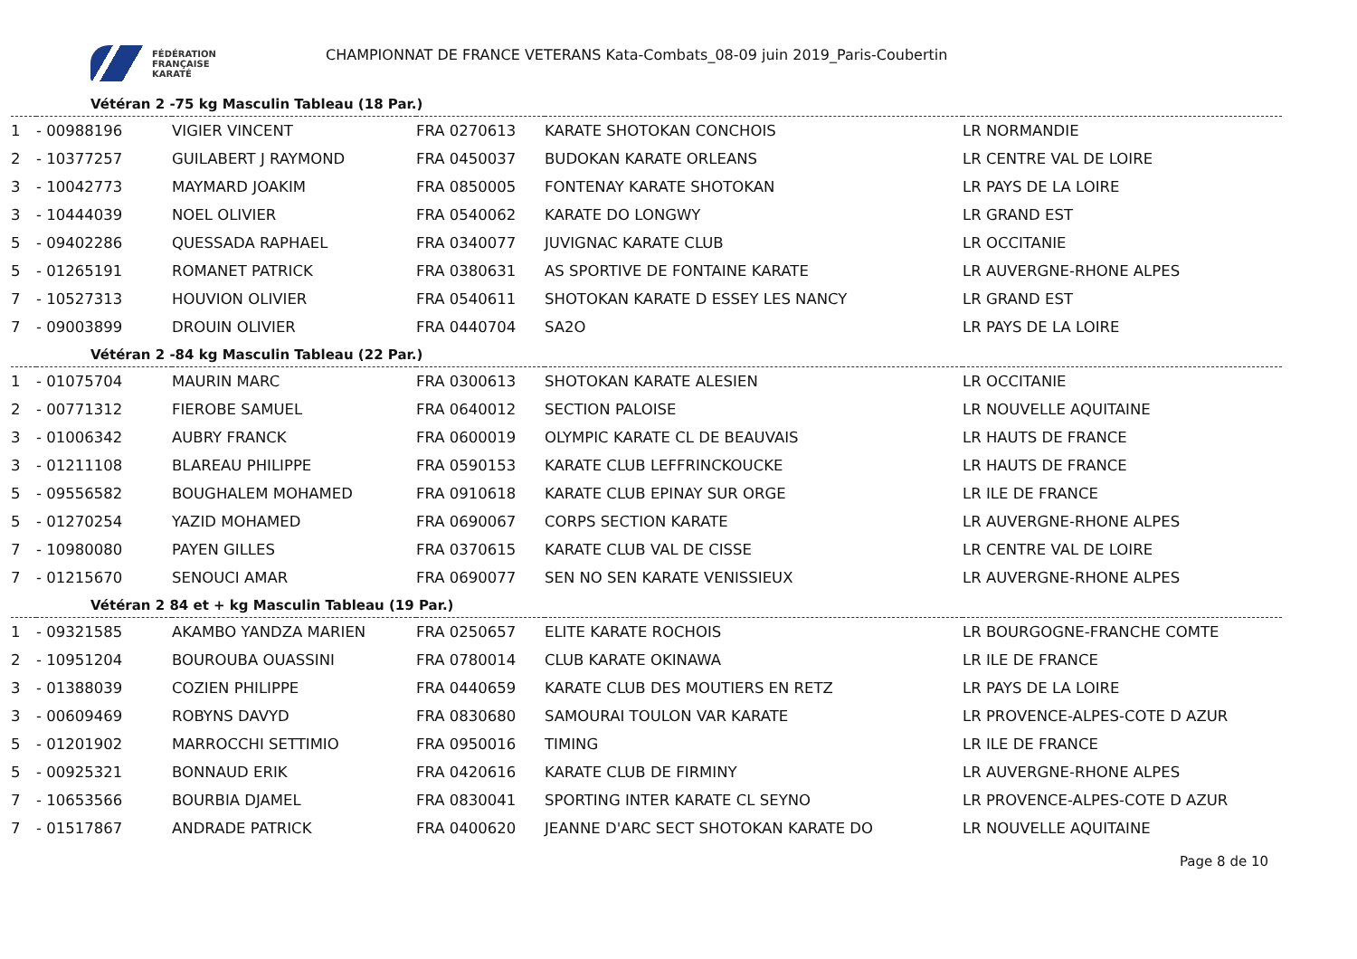FÉDÉRATION
FRANÇAISE
KARATÉ
CHAMPIONNAT DE FRANCE VETERANS Kata-Combats_08-09 juin 2019_Paris-Coubertin
Vétéran 2 -75 kg Masculin Tableau (18 Par.)
| 1 | - 00988196 | VIGIER VINCENT | FRA 0270613 | KARATE SHOTOKAN CONCHOIS | LR NORMANDIE |
| 2 | - 10377257 | GUILABERT J RAYMOND | FRA 0450037 | BUDOKAN KARATE ORLEANS | LR CENTRE VAL DE LOIRE |
| 3 | - 10042773 | MAYMARD JOAKIM | FRA 0850005 | FONTENAY KARATE SHOTOKAN | LR PAYS DE LA LOIRE |
| 3 | - 10444039 | NOEL OLIVIER | FRA 0540062 | KARATE DO LONGWY | LR GRAND EST |
| 5 | - 09402286 | QUESSADA RAPHAEL | FRA 0340077 | JUVIGNAC KARATE CLUB | LR OCCITANIE |
| 5 | - 01265191 | ROMANET PATRICK | FRA 0380631 | AS SPORTIVE DE FONTAINE KARATE | LR AUVERGNE-RHONE ALPES |
| 7 | - 10527313 | HOUVION OLIVIER | FRA 0540611 | SHOTOKAN KARATE D ESSEY LES NANCY | LR GRAND EST |
| 7 | - 09003899 | DROUIN OLIVIER | FRA 0440704 | SA2O | LR PAYS DE LA LOIRE |
Vétéran 2 -84 kg Masculin Tableau (22 Par.)
| 1 | - 01075704 | MAURIN MARC | FRA 0300613 | SHOTOKAN KARATE ALESIEN | LR OCCITANIE |
| 2 | - 00771312 | FIEROBE SAMUEL | FRA 0640012 | SECTION PALOISE | LR NOUVELLE AQUITAINE |
| 3 | - 01006342 | AUBRY FRANCK | FRA 0600019 | OLYMPIC KARATE CL DE BEAUVAIS | LR HAUTS DE FRANCE |
| 3 | - 01211108 | BLAREAU PHILIPPE | FRA 0590153 | KARATE CLUB LEFFRINCKOUCKE | LR HAUTS DE FRANCE |
| 5 | - 09556582 | BOUGHALEM MOHAMED | FRA 0910618 | KARATE CLUB EPINAY SUR ORGE | LR ILE DE FRANCE |
| 5 | - 01270254 | YAZID MOHAMED | FRA 0690067 | CORPS SECTION KARATE | LR AUVERGNE-RHONE ALPES |
| 7 | - 10980080 | PAYEN GILLES | FRA 0370615 | KARATE CLUB VAL DE CISSE | LR CENTRE VAL DE LOIRE |
| 7 | - 01215670 | SENOUCI AMAR | FRA 0690077 | SEN NO SEN KARATE VENISSIEUX | LR AUVERGNE-RHONE ALPES |
Vétéran 2 84 et + kg Masculin Tableau (19 Par.)
| 1 | - 09321585 | AKAMBO YANDZA MARIEN | FRA 0250657 | ELITE KARATE ROCHOIS | LR BOURGOGNE-FRANCHE COMTE |
| 2 | - 10951204 | BOUROUBA OUASSINI | FRA 0780014 | CLUB KARATE OKINAWA | LR ILE DE FRANCE |
| 3 | - 01388039 | COZIEN PHILIPPE | FRA 0440659 | KARATE CLUB DES MOUTIERS EN RETZ | LR PAYS DE LA LOIRE |
| 3 | - 00609469 | ROBYNS DAVYD | FRA 0830680 | SAMOURAI TOULON VAR KARATE | LR PROVENCE-ALPES-COTE D AZUR |
| 5 | - 01201902 | MARROCCHI SETTIMIO | FRA 0950016 | TIMING | LR ILE DE FRANCE |
| 5 | - 00925321 | BONNAUD ERIK | FRA 0420616 | KARATE CLUB DE FIRMINY | LR AUVERGNE-RHONE ALPES |
| 7 | - 10653566 | BOURBIA DJAMEL | FRA 0830041 | SPORTING INTER KARATE CL SEYNO | LR PROVENCE-ALPES-COTE D AZUR |
| 7 | - 01517867 | ANDRADE PATRICK | FRA 0400620 | JEANNE D'ARC SECT SHOTOKAN KARATE DO | LR NOUVELLE AQUITAINE |
Page 8 de 10